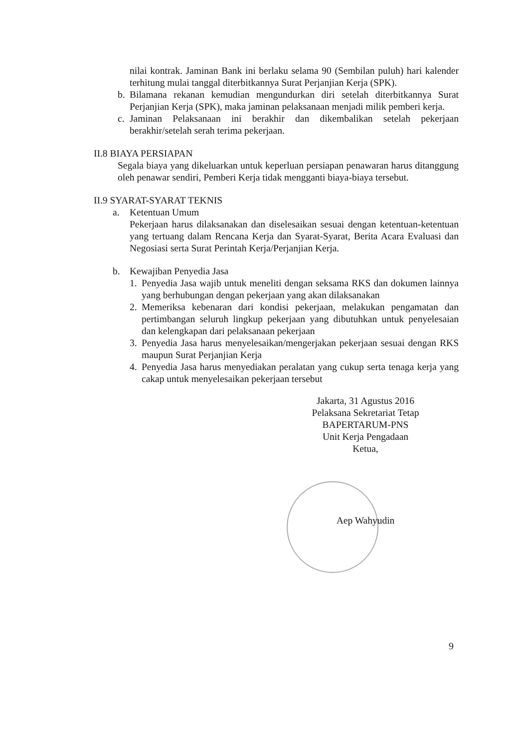nilai kontrak. Jaminan Bank ini berlaku selama 90 (Sembilan puluh) hari kalender terhitung mulai tanggal diterbitkannya Surat Perjanjian Kerja (SPK).
b. Bilamana rekanan kemudian mengundurkan diri setelah diterbitkannya Surat Perjanjian Kerja (SPK), maka jaminan pelaksanaan menjadi milik pemberi kerja.
c. Jaminan Pelaksanaan ini berakhir dan dikembalikan setelah pekerjaan berakhir/setelah serah terima pekerjaan.
II.8 BIAYA PERSIAPAN
Segala biaya yang dikeluarkan untuk keperluan persiapan penawaran harus ditanggung oleh penawar sendiri, Pemberi Kerja tidak mengganti biaya-biaya tersebut.
II.9 SYARAT-SYARAT TEKNIS
a. Ketentuan Umum
Pekerjaan harus dilaksanakan dan diselesaikan sesuai dengan ketentuan-ketentuan yang tertuang dalam Rencana Kerja dan Syarat-Syarat, Berita Acara Evaluasi dan Negosiasi serta Surat Perintah Kerja/Perjanjian Kerja.
b. Kewajiban Penyedia Jasa
1. Penyedia Jasa wajib untuk meneliti dengan seksama RKS dan dokumen lainnya yang berhubungan dengan pekerjaan yang akan dilaksanakan
2. Memeriksa kebenaran dari kondisi pekerjaan, melakukan pengamatan dan pertimbangan seluruh lingkup pekerjaan yang dibutuhkan untuk penyelesaian dan kelengkapan dari pelaksanaan pekerjaan
3. Penyedia Jasa harus menyelesaikan/mengerjakan pekerjaan sesuai dengan RKS maupun Surat Perjanjian Kerja
4. Penyedia Jasa harus menyediakan peralatan yang cukup serta tenaga kerja yang cakap untuk menyelesaikan pekerjaan tersebut
Jakarta, 31 Agustus 2016
Pelaksana Sekretariat Tetap
BAPERTARUM-PNS
Unit Kerja Pengadaan
Ketua,
Aep Wahyudin
9